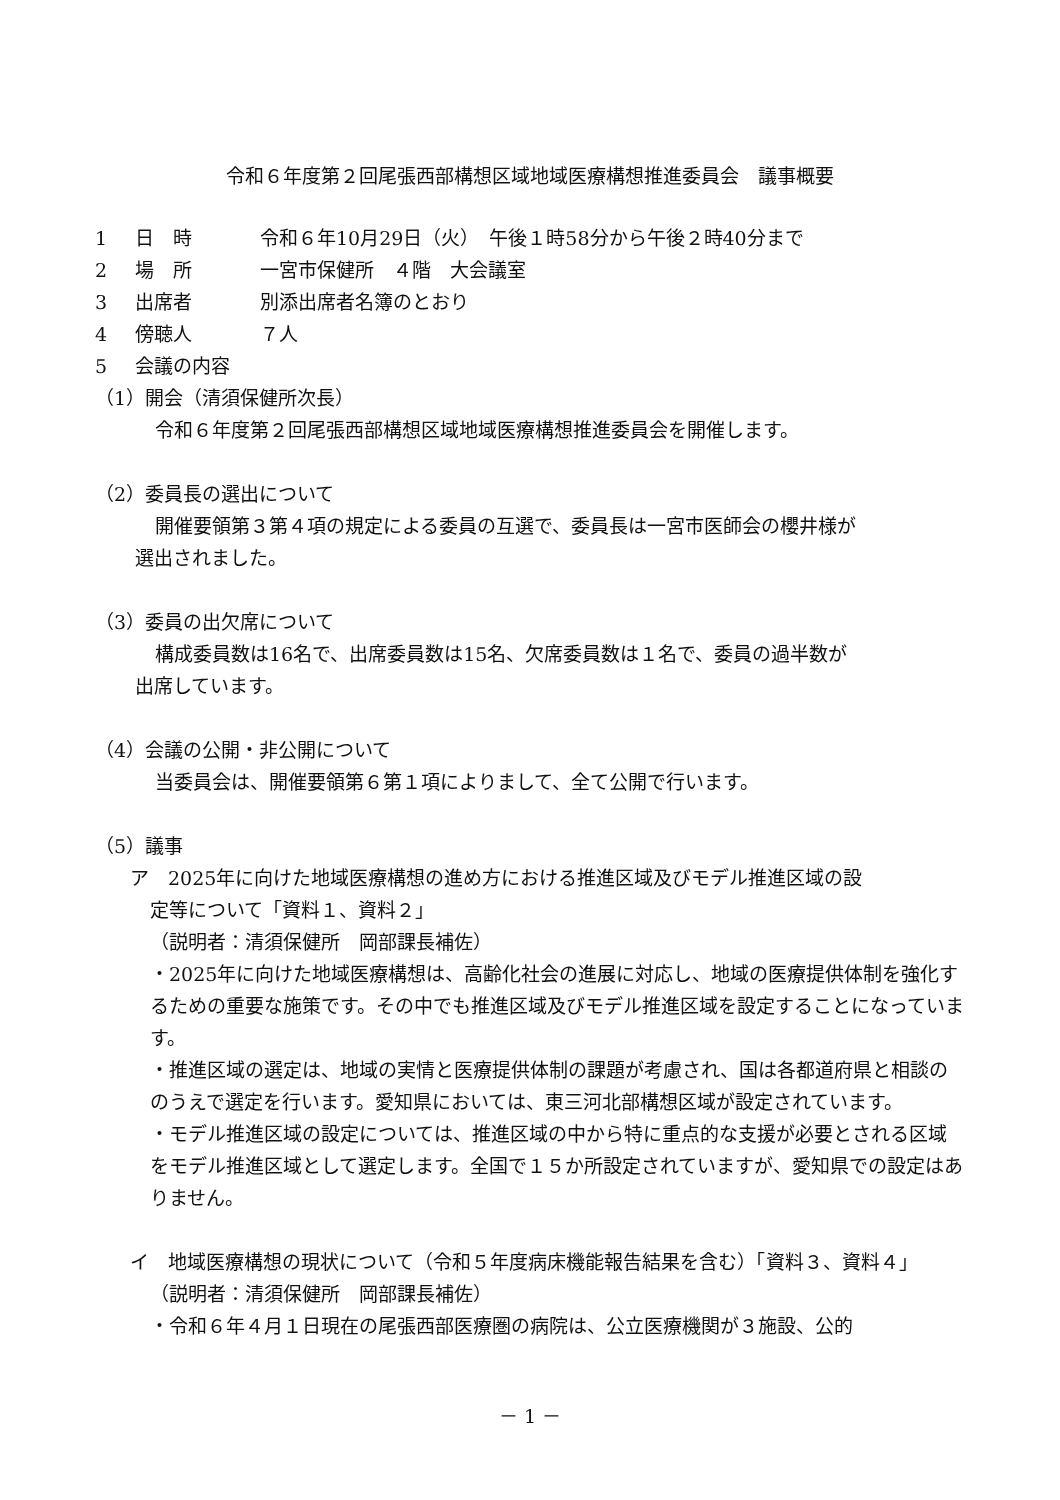令和６年度第２回尾張西部構想区域地域医療構想推進委員会　議事概要
1 日　時 令和６年10月29日（火）　午後１時58分から午後２時40分まで
2 場　所 一宮市保健所　４階　大会議室
3 出席者 別添出席者名簿のとおり
4 傍聴人 ７人
5 会議の内容
（1）開会（清須保健所次長）
令和６年度第２回尾張西部構想区域地域医療構想推進委員会を開催します。
（2）委員長の選出について
開催要領第３第４項の規定による委員の互選で、委員長は一宮市医師会の櫻井様が
選出されました。
（3）委員の出欠席について
構成委員数は16名で、出席委員数は15名、欠席委員数は１名で、委員の過半数が
出席しています。
（4）会議の公開・非公開について
当委員会は、開催要領第６第１項によりまして、全て公開で行います。
（5）議事
ア　2025年に向けた地域医療構想の進め方における推進区域及びモデル推進区域の設
定等について「資料１、資料２」
（説明者：清須保健所　岡部課長補佐）
・2025年に向けた地域医療構想は、高齢化社会の進展に対応し、地域の医療提供体制を強化するための重要な施策です。その中でも推進区域及びモデル推進区域を設定することになっています。
・推進区域の選定は、地域の実情と医療提供体制の課題が考慮され、国は各都道府県と相談ののうえで選定を行います。愛知県においては、東三河北部構想区域が設定されています。
・モデル推進区域の設定については、推進区域の中から特に重点的な支援が必要とされる区域をモデル推進区域として選定します。全国で１５か所設定されていますが、愛知県での設定はありません。
イ　地域医療構想の現状について（令和５年度病床機能報告結果を含む）「資料３、資料４」
（説明者：清須保健所　岡部課長補佐）
・令和６年４月１日現在の尾張西部医療圏の病院は、公立医療機関が３施設、公的
－ 1 －